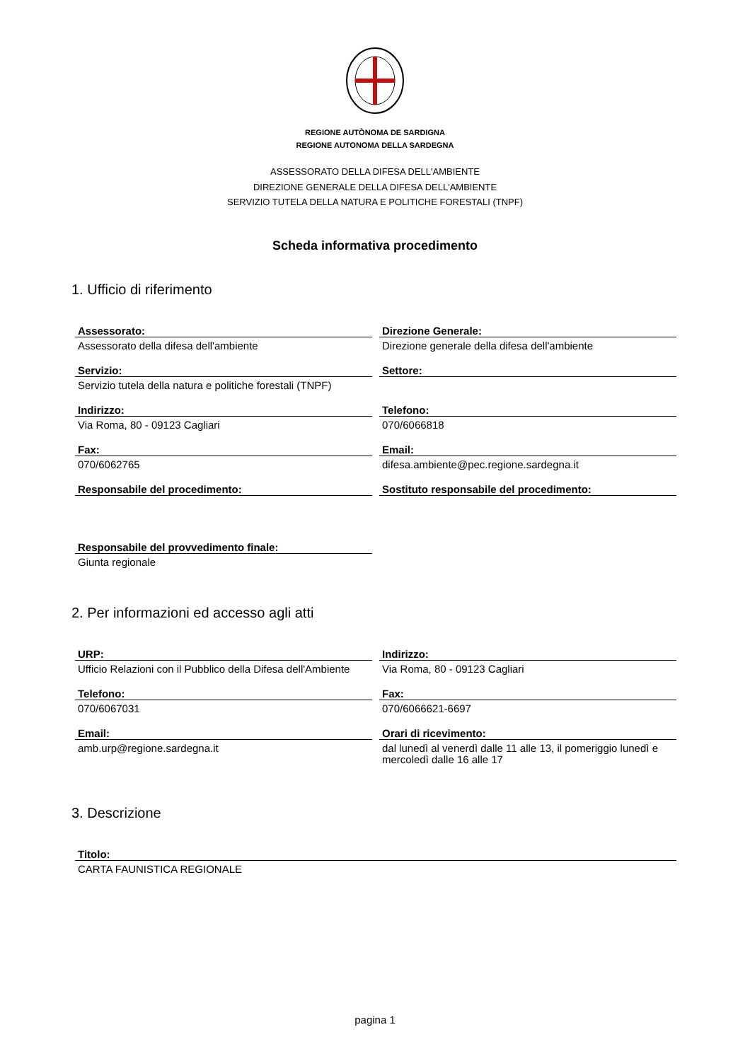REGIONE AUTÒNOMA DE SARDIGNA
REGIONE AUTONOMA DELLA SARDEGNA
ASSESSORATO DELLA DIFESA DELL'AMBIENTE
DIREZIONE GENERALE DELLA DIFESA DELL'AMBIENTE
SERVIZIO TUTELA DELLA NATURA E POLITICHE FORESTALI (TNPF)
Scheda informativa procedimento
1. Ufficio di riferimento
Assessorato:
Assessorato della difesa dell'ambiente
Direzione Generale:
Direzione generale della difesa dell'ambiente
Servizio:
Servizio tutela della natura e politiche forestali (TNPF)
Settore:
Indirizzo:
Via Roma, 80 - 09123 Cagliari
Telefono:
070/6066818
Fax:
070/6062765
Email:
difesa.ambiente@pec.regione.sardegna.it
Responsabile del procedimento:
Sostituto responsabile del procedimento:
Responsabile del provvedimento finale:
Giunta regionale
2. Per informazioni ed accesso agli atti
URP:
Ufficio Relazioni con il Pubblico della Difesa dell'Ambiente
Indirizzo:
Via Roma, 80 - 09123 Cagliari
Telefono:
070/6067031
Fax:
070/6066621-6697
Email:
amb.urp@regione.sardegna.it
Orari di ricevimento:
dal lunedì al venerdì dalle 11 alle 13, il pomeriggio lunedì e mercoledì dalle 16 alle 17
3. Descrizione
Titolo:
CARTA FAUNISTICA REGIONALE
pagina 1